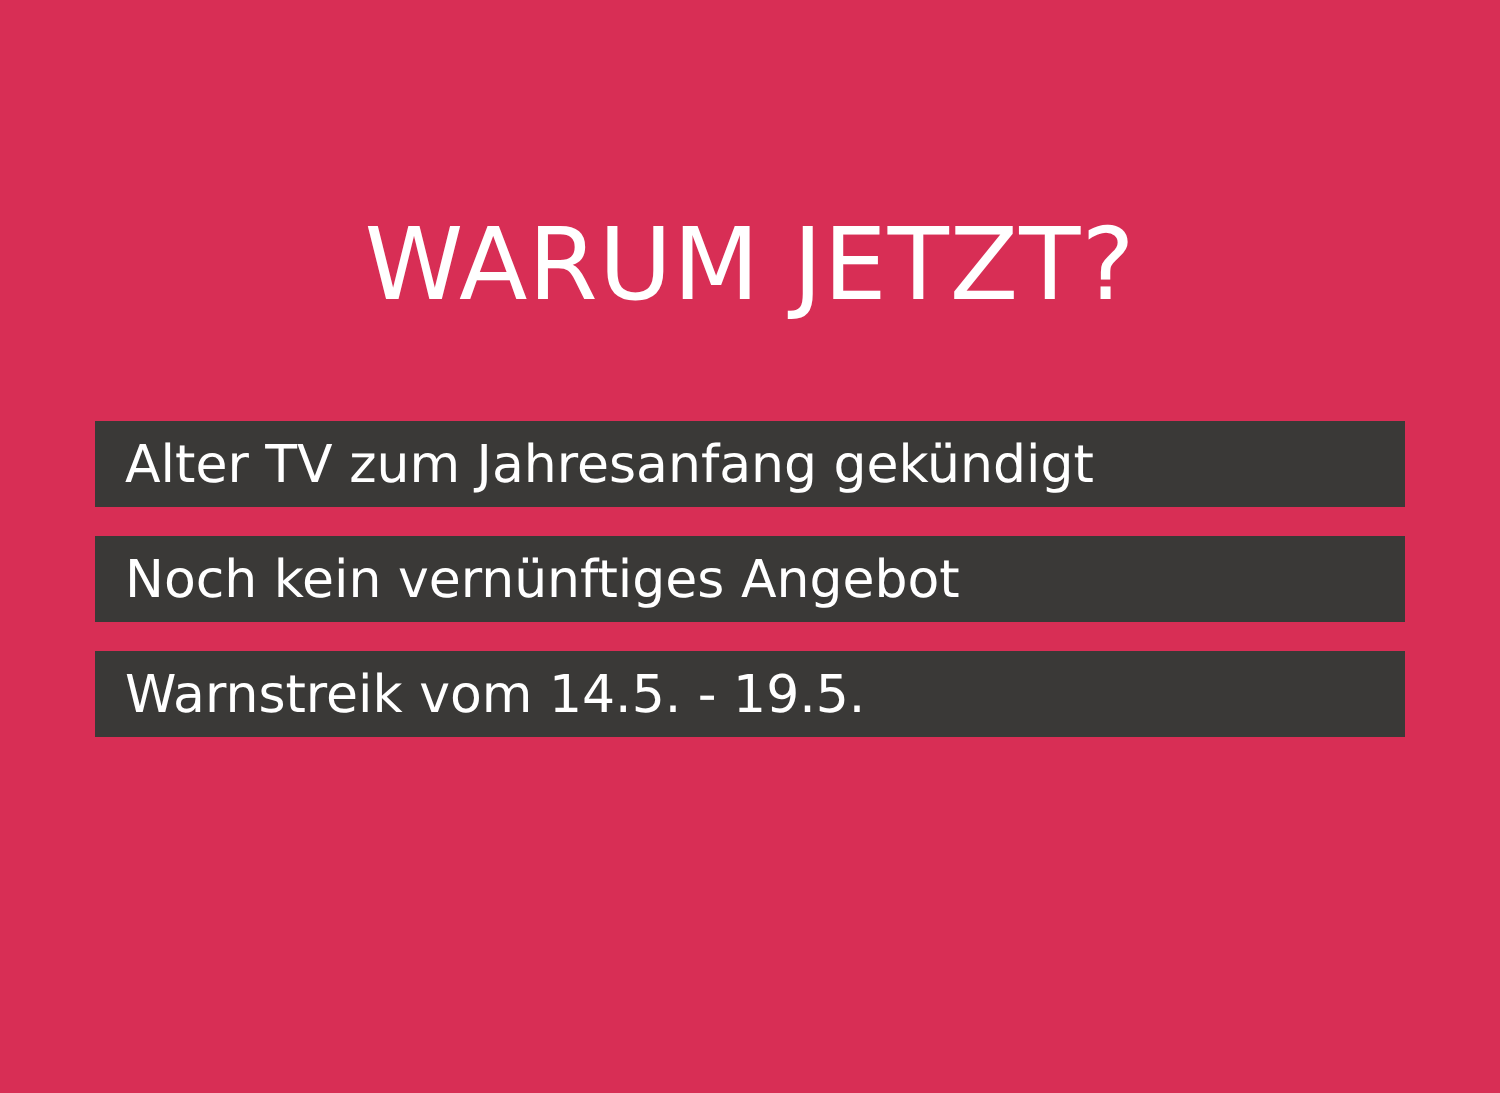WARUM JETZT?
Alter TV zum Jahresanfang gekündigt
Noch kein vernünftiges Angebot
Warnstreik vom 14.5. - 19.5.